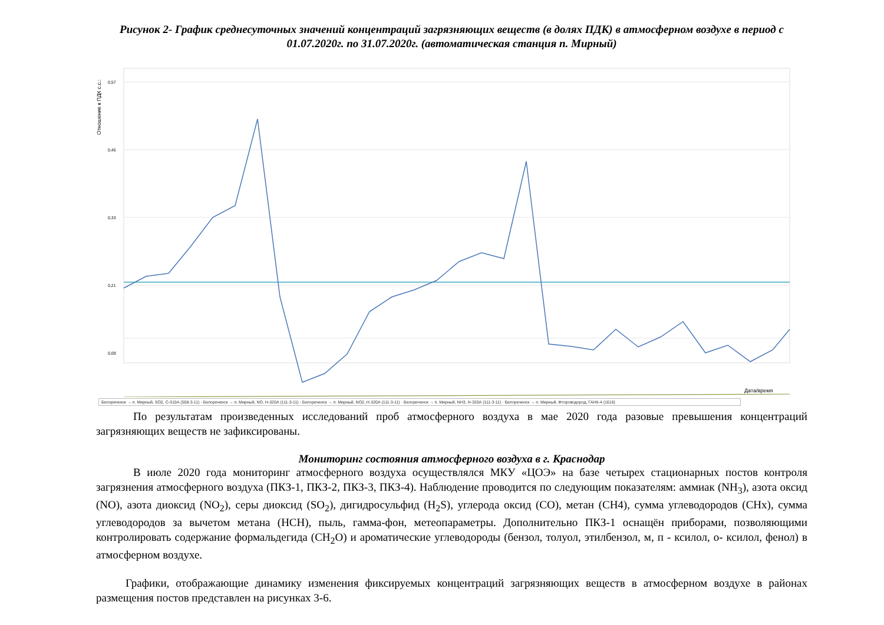Рисунок 2- График среднесуточных значений концентраций загрязняющих веществ (в долях ПДК) в атмосферном воздухе в период с 01.07.2020г. по 31.07.2020г. (автоматическая станция п. Мирный)
Отношение к ПДК с.с.:
0,57
0,45
0,33
0,21
0,09
Дата/время
Белореченск → п. Мирный, SO2, С-310А (558-3-11) · Белореченск → п. Мирный, NO, Н-320А (111-3-11) · Белореченск → п. Мирный, NO2, Н-320А (111-3-11) · Белореченск → п. Мирный, NH3, Н-320А (111-3-11) · Белореченск → п. Мирный, Фтороводород, ГАНК-4 (1616)
По результатам произведенных исследований проб атмосферного воздуха в мае 2020 года разовые превышения концентраций загрязняющих веществ не зафиксированы.
Мониторинг состояния атмосферного воздуха в г. Краснодар
В июле 2020 года мониторинг атмосферного воздуха осуществлялся МКУ «ЦОЭ» на базе четырех стационарных постов контроля загрязнения атмосферного воздуха (ПКЗ-1, ПКЗ-2, ПКЗ-3, ПКЗ-4). Наблюдение проводится по следующим показателям: аммиак (NH<sub>3</sub>), азота оксид (NO), азота диоксид (NO<sub>2</sub>), серы диоксид (SO<sub>2</sub>), дигидросульфид (H<sub>2</sub>S), углерода оксид (CO), метан (CH4), сумма углеводородов (CHx), сумма углеводородов за вычетом метана (HCH), пыль, гамма-фон, метеопараметры. Дополнительно ПКЗ-1 оснащён приборами, позволяющими контролировать содержание формальдегида (CH<sub>2</sub>O) и ароматические углеводороды (бензол, толуол, этилбензол, м, п - ксилол, о- ксилол, фенол) в атмосферном воздухе.
Графики, отображающие динамику изменения фиксируемых концентраций загрязняющих веществ в атмосферном воздухе в районах размещения постов представлен на рисунках 3-6.